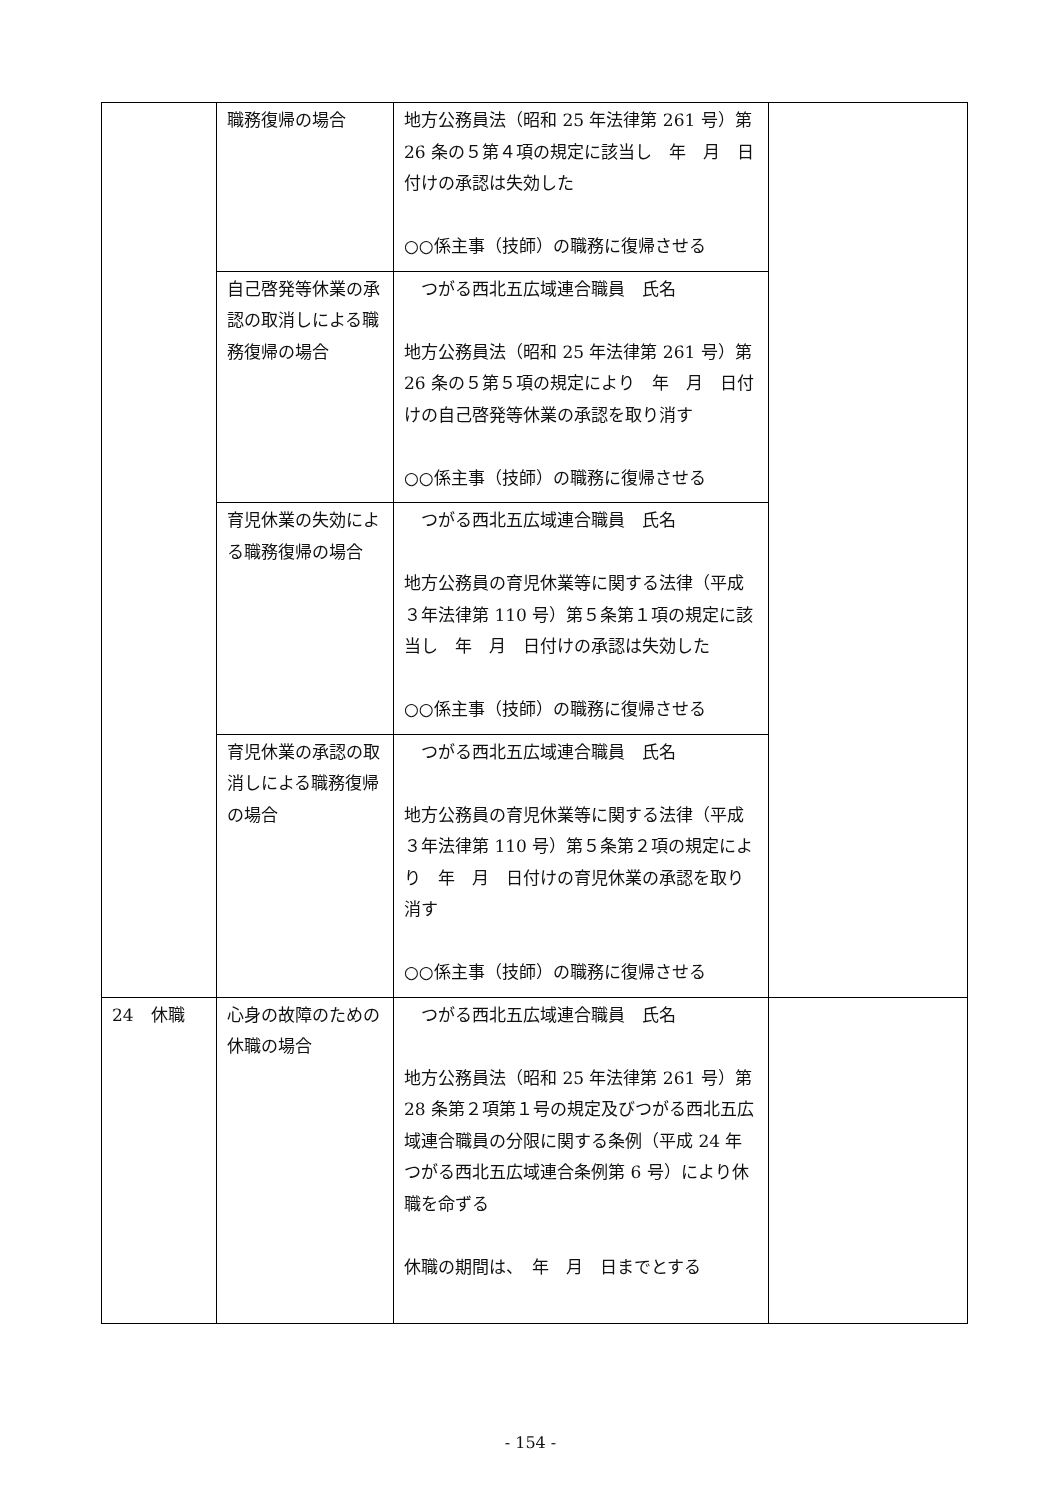| | 職務復帰の場合 | 地方公務員法（昭和 25 年法律第 261 号）第 26 条の５第４項の規定に該当し 年 月 日付けの承認は失効した ○○係主事（技師）の職務に復帰させる | |
| | 自己啓発等休業の承認の取消しによる職務復帰の場合 | つがる西北五広域連合職員 氏名 地方公務員法（昭和 25 年法律第 261 号）第 26 条の５第５項の規定により 年 月 日付けの自己啓発等休業の承認を取り消す ○○係主事（技師）の職務に復帰させる | |
| | 育児休業の失効による職務復帰の場合 | つがる西北五広域連合職員 氏名 地方公務員の育児休業等に関する法律（平成３年法律第 110 号）第５条第１項の規定に該当し 年 月 日付けの承認は失効した ○○係主事（技師）の職務に復帰させる | |
| | 育児休業の承認の取消しによる職務復帰の場合 | つがる西北五広域連合職員 氏名 地方公務員の育児休業等に関する法律（平成３年法律第 110 号）第５条第２項の規定により 年 月 日付けの育児休業の承認を取り消す ○○係主事（技師）の職務に復帰させる | |
| 24 休職 | 心身の故障のための休職の場合 | つがる西北五広域連合職員 氏名 地方公務員法（昭和 25 年法律第 261 号）第 28 条第２項第１号の規定及びつがる西北五広域連合職員の分限に関する条例（平成 24 年つがる西北五広域連合条例第 6 号）により休職を命ずる 休職の期間は、 年 月 日までとする | |
- 154 -